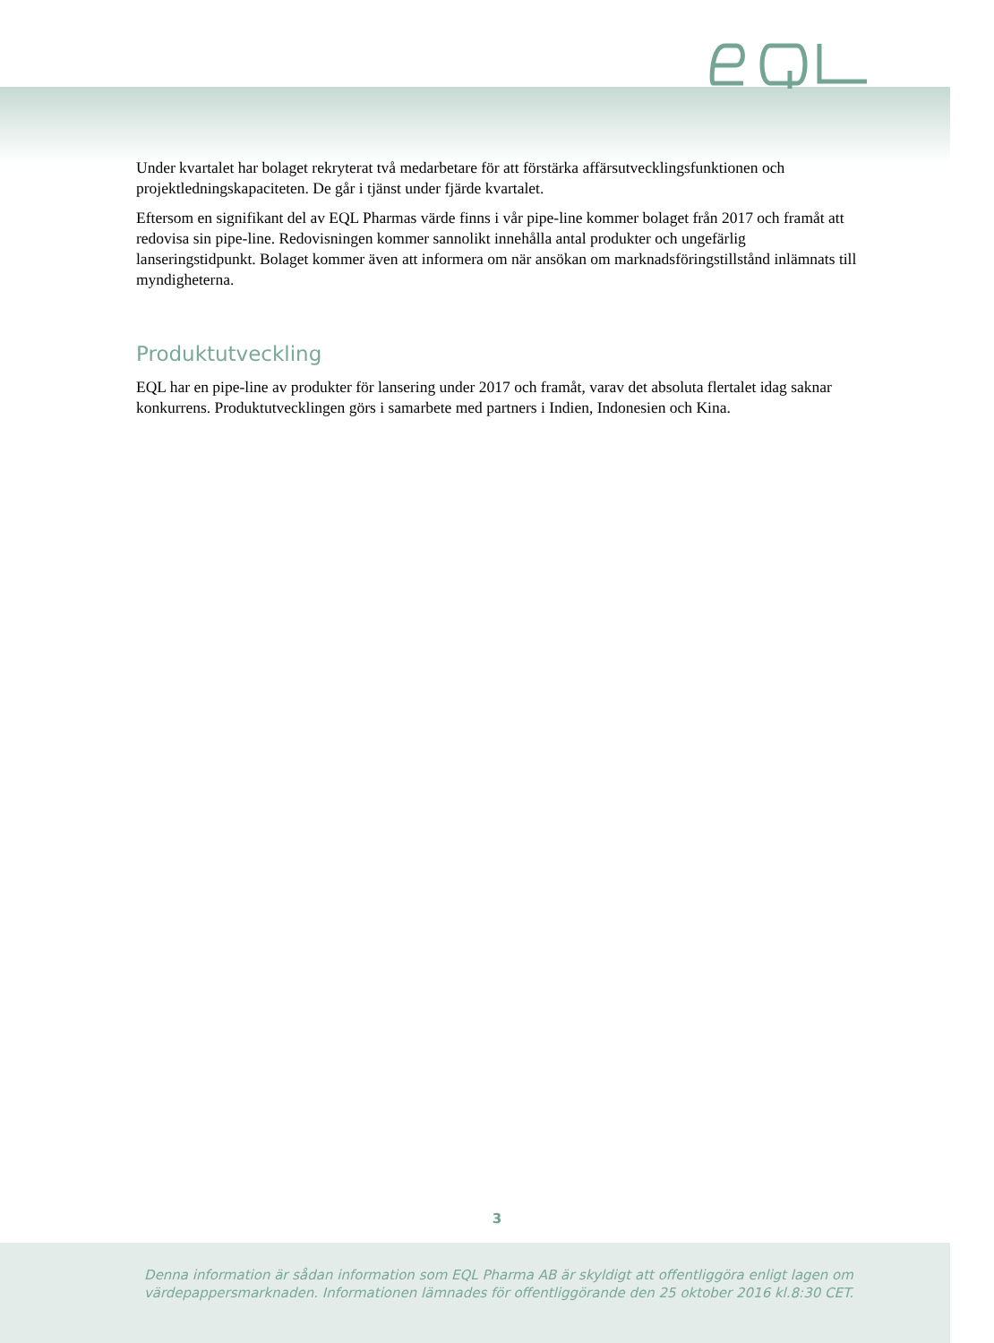Under kvartalet har bolaget rekryterat två medarbetare för att förstärka affärsutvecklingsfunktionen och projektledningskapaciteten. De går i tjänst under fjärde kvartalet.
Eftersom en signifikant del av EQL Pharmas värde finns i vår pipe-line kommer bolaget från 2017 och framåt att redovisa sin pipe-line. Redovisningen kommer sannolikt innehålla antal produkter och ungefärlig lanseringstidpunkt. Bolaget kommer även att informera om när ansökan om marknadsföringstillstånd inlämnats till myndigheterna.
Produktutveckling
EQL har en pipe-line av produkter för lansering under 2017 och framåt, varav det absoluta flertalet idag saknar konkurrens. Produktutvecklingen görs i samarbete med partners i Indien, Indonesien och Kina.
3
Denna information är sådan information som EQL Pharma AB är skyldigt att offentliggöra enligt lagen om värdepappersmarknaden. Informationen lämnades för offentliggörande den 25 oktober 2016 kl.8:30 CET.